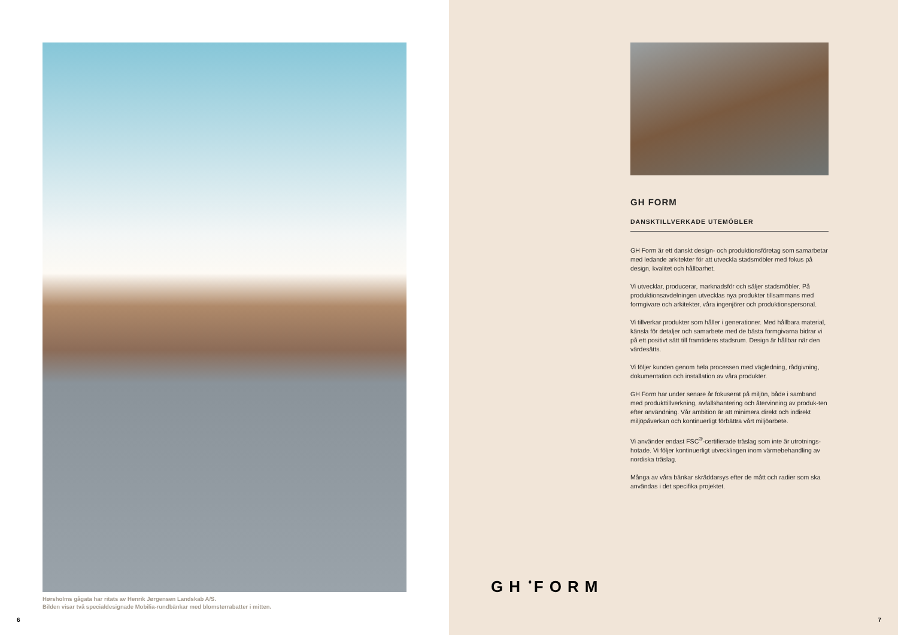Hørsholms gågata har ritats av Henrik Jørgensen Landskab A/S.
Bilden visar två specialdesignade Mobilia-rundbänkar med blomsterrabatter i mitten.
6
GH FORM
DANSKTILLVERKADE UTEMÖBLER
GH Form är ett danskt design- och produktionsföretag som samarbetar med ledande arkitekter för att utveckla stadsmöbler med fokus på design, kvalitet och hållbarhet.
Vi utvecklar, producerar, marknadsför och säljer stadsmöbler. På produktionsavdelningen utvecklas nya produkter tillsammans med formgivare och arkitekter, våra ingenjörer och produktionspersonal.
Vi tillverkar produkter som håller i generationer. Med hållbara material, känsla för detaljer och samarbete med de bästa formgivarna bidrar vi på ett positivt sätt till framtidens stadsrum. Design är hållbar när den värdesätts.
Vi följer kunden genom hela processen med vägledning, rådgivning, dokumentation och installation av våra produkter.
GH Form har under senare år fokuserat på miljön, både i samband med produkttillverkning, avfallshantering och återvinning av produk-ten efter användning. Vår ambition är att minimera direkt och indirekt miljöpåverkan och kontinuerligt förbättra vårt miljöarbete.
Vi använder endast FSC<sup>®</sup>-certifierade träslag som inte är utrotnings-hotade. Vi följer kontinuerligt utvecklingen inom värmebehandling av nordiska träslag.
Många av våra bänkar skräddarsys efter de mått och radier som ska användas i det specifika projektet.
GH ♦ FORM
7